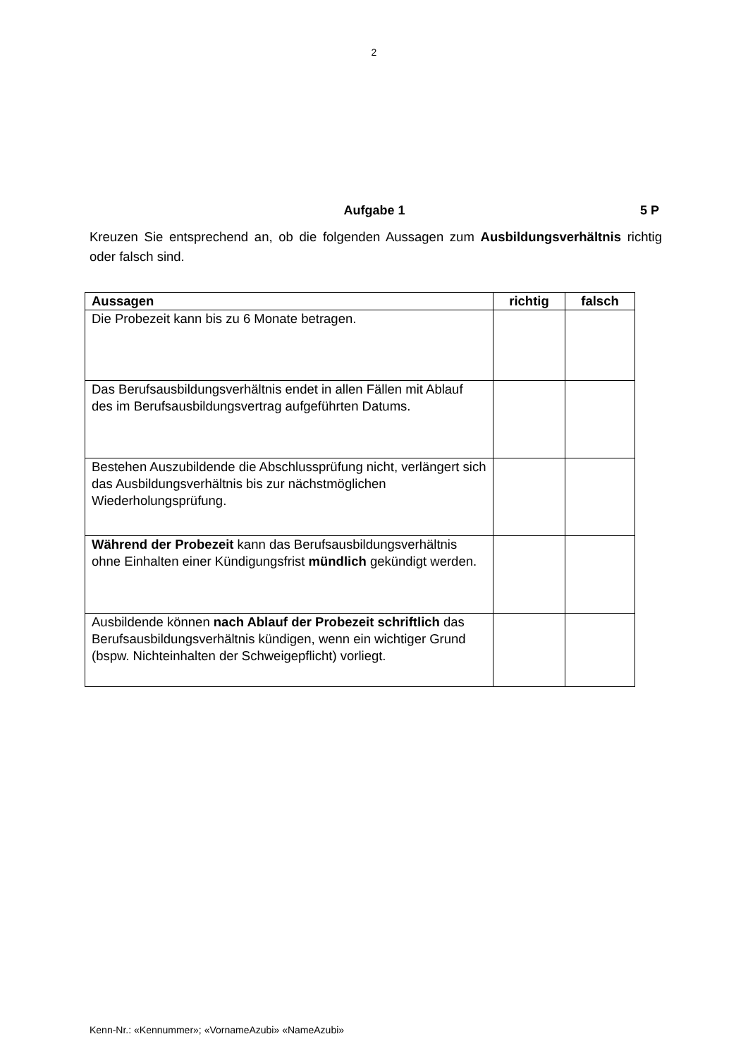2
Aufgabe 1 5 P
Kreuzen Sie entsprechend an, ob die folgenden Aussagen zum Ausbildungsver­hältnis richtig oder falsch sind.
| Aussagen | richtig | falsch |
| --- | --- | --- |
| Die Probezeit kann bis zu 6 Monate betragen. | | |
| Das Berufsausbildungsverhältnis endet in allen Fällen mit Ablauf des im Berufsausbildungsvertrag aufgeführten Da­tums. | | |
| Bestehen Auszubildende die Abschlussprüfung nicht, ver­längert sich das Ausbildungsverhältnis bis zur nächstmög­lichen Wiederholungsprüfung. | | |
| Während der Probezeit kann das Berufsausbildungs­verhältnis ohne Einhalten einer Kündigungsfrist mündlich gekündigt werden. | | |
| Ausbildende können nach Ablauf der Probezeit schrift­lich das Berufsausbildungsverhältnis kündigen, wenn ein wichtiger Grund (bspw. Nichteinhalten der Schweige­pflicht) vorliegt. | | |
Kenn-Nr.: «Kennummer»; «VornameAzubi» «NameAzubi»